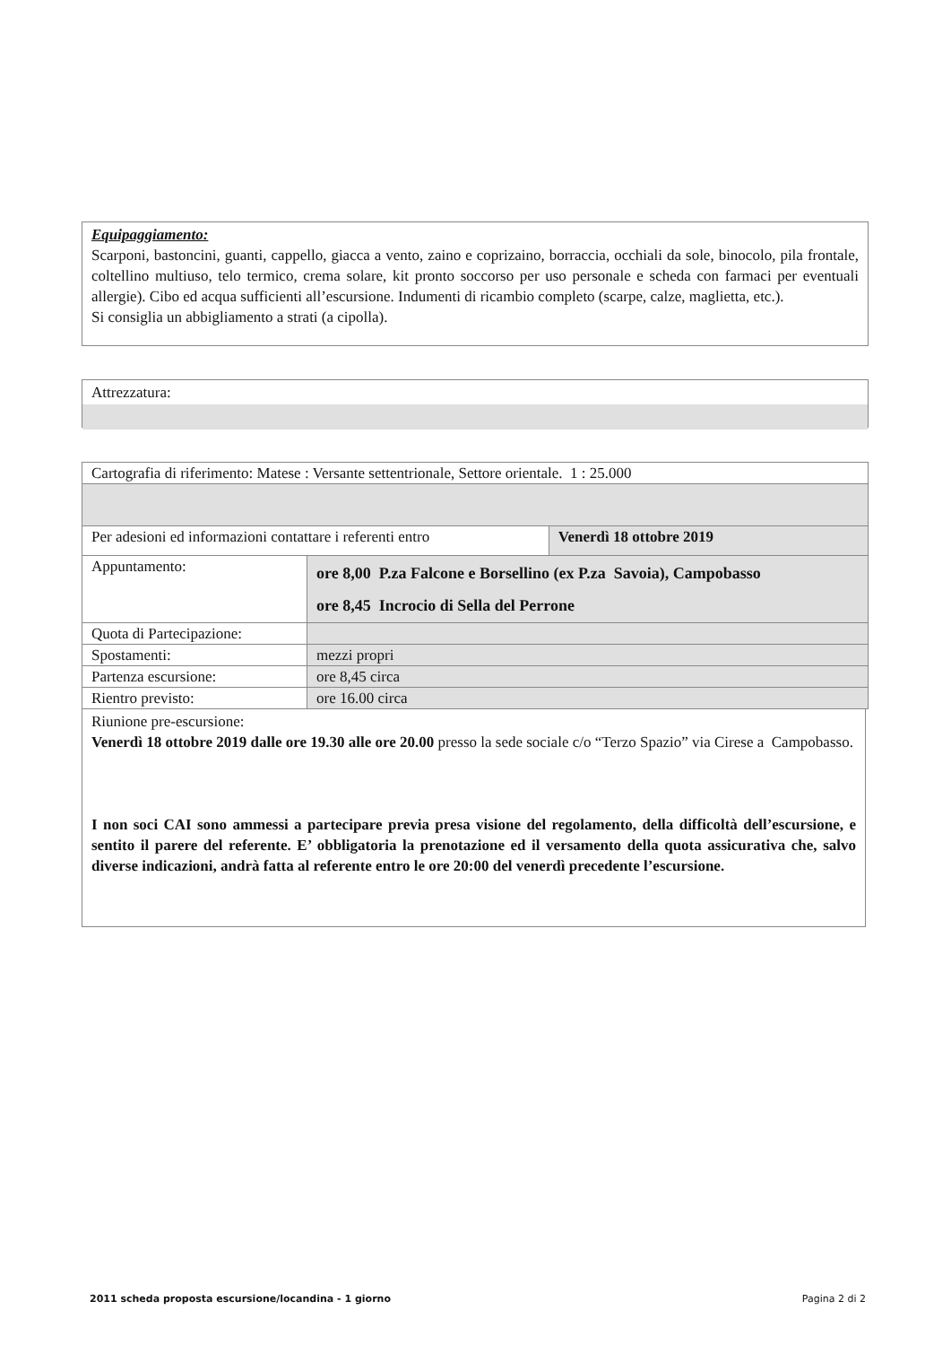Equipaggiamento:
Scarponi, bastoncini, guanti, cappello, giacca a vento, zaino e coprizaino, borraccia, occhiali da sole, binocolo, pila frontale, coltellino multiuso, telo termico, crema solare, kit pronto soccorso per uso personale e scheda con farmaci per eventuali allergie). Cibo ed acqua sufficienti all’escursione. Indumenti di ricambio completo (scarpe, calze, maglietta, etc.).
Si consiglia un abbigliamento a strati (a cipolla).
Attrezzatura:
| Cartografia di riferimento: Matese : Versante settentrionale, Settore orientale. 1 : 25.000 | | |
| Per adesioni ed informazioni contattare i referenti entro | | Venerdì 18 ottobre 2019 |
| Appuntamento: | ore 8,00 P.za Falcone e Borsellino (ex P.za Savoia), Campobasso ore 8,45 Incrocio di Sella del Perrone | |
| Quota di Partecipazione: | | |
| Spostamenti: | mezzi propri | |
| Partenza escursione: | ore 8,45 circa | |
| Rientro previsto: | ore 16.00 circa | |
Riunione pre-escursione:
Venerdì 18 ottobre 2019 dalle ore 19.30 alle ore 20.00 presso la sede sociale c/o “Terzo Spazio” via Cirese a Campobasso.
I non soci CAI sono ammessi a partecipare previa presa visione del regolamento, della difficoltà dell’escursione, e sentito il parere del referente. E’ obbligatoria la prenotazione ed il versamento della quota assicurativa che, salvo diverse indicazioni, andrà fatta al referente entro le ore 20:00 del venerdì precedente l’escursione.
2011 scheda proposta escursione/locandina - 1 giorno Pagina 2 di 2